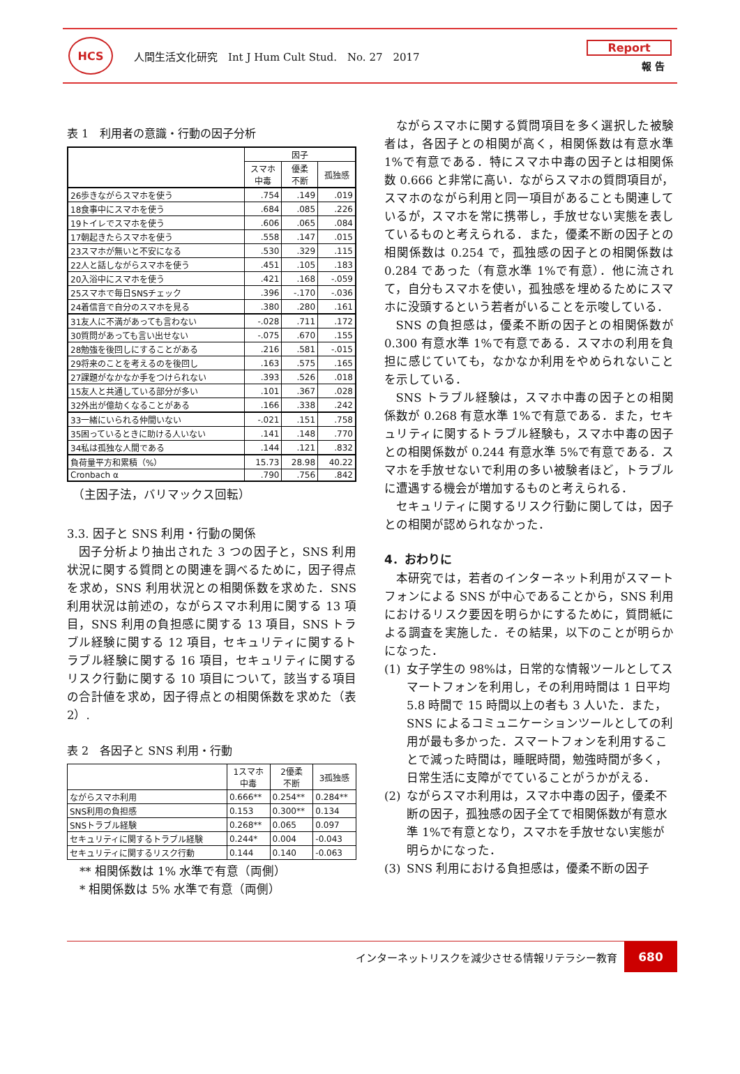HCS
人間生活文化研究　Int J Hum Cult Stud.　No. 27　2017
Report
報 告
表 1　利用者の意識・行動の因子分析
| | 因子 | | |
| --- | --- | --- | --- |
| | スマホ 中毒 | 優柔 不断 | 孤独感 |
| 26歩きながらスマホを使う | .754 | .149 | .019 |
| 18食事中にスマホを使う | .684 | .085 | .226 |
| 19トイレでスマホを使う | .606 | .065 | .084 |
| 17朝起きたらスマホを使う | .558 | .147 | .015 |
| 23スマホが無いと不安になる | .530 | .329 | .115 |
| 22人と話しながらスマホを使う | .451 | .105 | .183 |
| 20入浴中にスマホを使う | .421 | .168 | -.059 |
| 25スマホで毎日SNSチェック | .396 | -.170 | -.036 |
| 24着信音で自分のスマホを見る | .380 | .280 | .161 |
| 31友人に不満があっても言わない | -.028 | .711 | .172 |
| 30質問があっても言い出せない | -.075 | .670 | .155 |
| 28勉強を後回しにすることがある | .216 | .581 | -.015 |
| 29将来のことを考えるのを後回し | .163 | .575 | .165 |
| 27課題がなかなか手をつけられない | .393 | .526 | .018 |
| 15友人と共通している部分が多い | .101 | .367 | .028 |
| 32外出が億劫くなることがある | .166 | .338 | .242 |
| 33一緒にいられる仲間いない | -.021 | .151 | .758 |
| 35困っているときに助ける人いない | .141 | .148 | .770 |
| 34私は孤独な人間である | .144 | .121 | .832 |
| 負荷量平方和累積（%） | 15.73 | 28.98 | 40.22 |
| Cronbach α | .790 | .756 | .842 |
（主因子法，バリマックス回転）
3.3. 因子と SNS 利用・行動の関係
因子分析より抽出された 3 つの因子と，SNS 利用状況に関する質問との関連を調べるために，因子得点を求め，SNS 利用状況との相関係数を求めた．SNS 利用状況は前述の，ながらスマホ利用に関する 13 項目，SNS 利用の負担感に関する 13 項目，SNS トラブル経験に関する 12 項目，セキュリティに関するトラブル経験に関する 16 項目，セキュリティに関するリスク行動に関する 10 項目について，該当する項目の合計値を求め，因子得点との相関係数を求めた（表 2）.
表 2　各因子と SNS 利用・行動
| | 1スマホ 中毒 | 2優柔 不断 | 3孤独感 |
| --- | --- | --- | --- |
| ながらスマホ利用 | 0.666** | 0.254** | 0.284** |
| SNS利用の負担感 | 0.153 | 0.300** | 0.134 |
| SNSトラブル経験 | 0.268** | 0.065 | 0.097 |
| セキュリティに関するトラブル経験 | 0.244* | 0.004 | -0.043 |
| セキュリティに関するリスク行動 | 0.144 | 0.140 | -0.063 |
** 相関係数は 1% 水準で有意（両側）
* 相関係数は 5% 水準で有意（両側）
ながらスマホに関する質問項目を多く選択した被験者は，各因子との相関が高く，相関係数は有意水準 1%で有意である．特にスマホ中毒の因子とは相関係数 0.666 と非常に高い．ながらスマホの質問項目が，スマホのながら利用と同一項目があることも関連しているが，スマホを常に携帯し，手放せない実態を表しているものと考えられる．また，優柔不断の因子との相関係数は 0.254 で，孤独感の因子との相関係数は 0.284 であった（有意水準 1%で有意）．他に流されて，自分もスマホを使い，孤独感を埋めるためにスマホに没頭するという若者がいることを示唆している．
SNS の負担感は，優柔不断の因子との相関係数が 0.300 有意水準 1%で有意である．スマホの利用を負担に感じていても，なかなか利用をやめられないことを示している．
SNS トラブル経験は，スマホ中毒の因子との相関係数が 0.268 有意水準 1%で有意である．また，セキュリティに関するトラブル経験も，スマホ中毒の因子との相関係数が 0.244 有意水準 5%で有意である．スマホを手放せないで利用の多い被験者ほど，トラブルに遭遇する機会が増加するものと考えられる．
セキュリティに関するリスク行動に関しては，因子との相関が認められなかった．
4．おわりに
本研究では，若者のインターネット利用がスマートフォンによる SNS が中心であることから，SNS 利用におけるリスク要因を明らかにするために，質問紙による調査を実施した．その結果，以下のことが明らかになった．
(1) 女子学生の 98%は，日常的な情報ツールとしてスマートフォンを利用し，その利用時間は 1 日平均 5.8 時間で 15 時間以上の者も 3 人いた．また，SNS によるコミュニケーションツールとしての利用が最も多かった．スマートフォンを利用することで減った時間は，睡眠時間，勉強時間が多く，日常生活に支障がでていることがうかがえる．
(2) ながらスマホ利用は，スマホ中毒の因子，優柔不断の因子，孤独感の因子全てで相関係数が有意水準 1%で有意となり，スマホを手放せない実態が明らかになった．
(3) SNS 利用における負担感は，優柔不断の因子
インターネットリスクを減少させる情報リテラシー教育
680